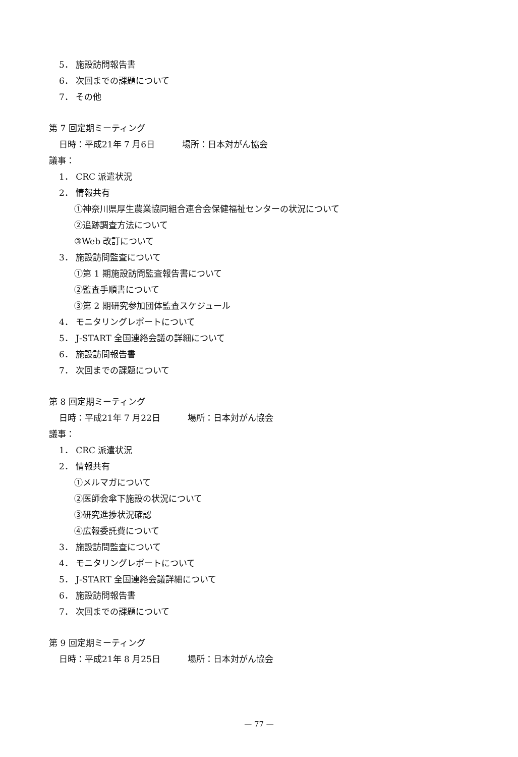5． 施設訪問報告書
6． 次回までの課題について
7． その他
第 7 回定期ミーティング
日時：平成21年 7 月6日 場所：日本対がん協会
議事：
1． CRC 派遣状況
2． 情報共有
①神奈川県厚生農業協同組合連合会保健福祉センターの状況について
②追跡調査方法について
③Web 改訂について
3． 施設訪問監査について
①第 1 期施設訪問監査報告書について
②監査手順書について
③第 2 期研究参加団体監査スケジュール
4． モニタリングレポートについて
5． J-START 全国連絡会議の詳細について
6． 施設訪問報告書
7． 次回までの課題について
第 8 回定期ミーティング
日時：平成21年 7 月22日 場所：日本対がん協会
議事：
1． CRC 派遣状況
2． 情報共有
①メルマガについて
②医師会傘下施設の状況について
③研究進捗状況確認
④広報委託費について
3． 施設訪問監査について
4． モニタリングレポートについて
5． J-START 全国連絡会議詳細について
6． 施設訪問報告書
7． 次回までの課題について
第 9 回定期ミーティング
日時：平成21年 8 月25日 場所：日本対がん協会
— 77 —